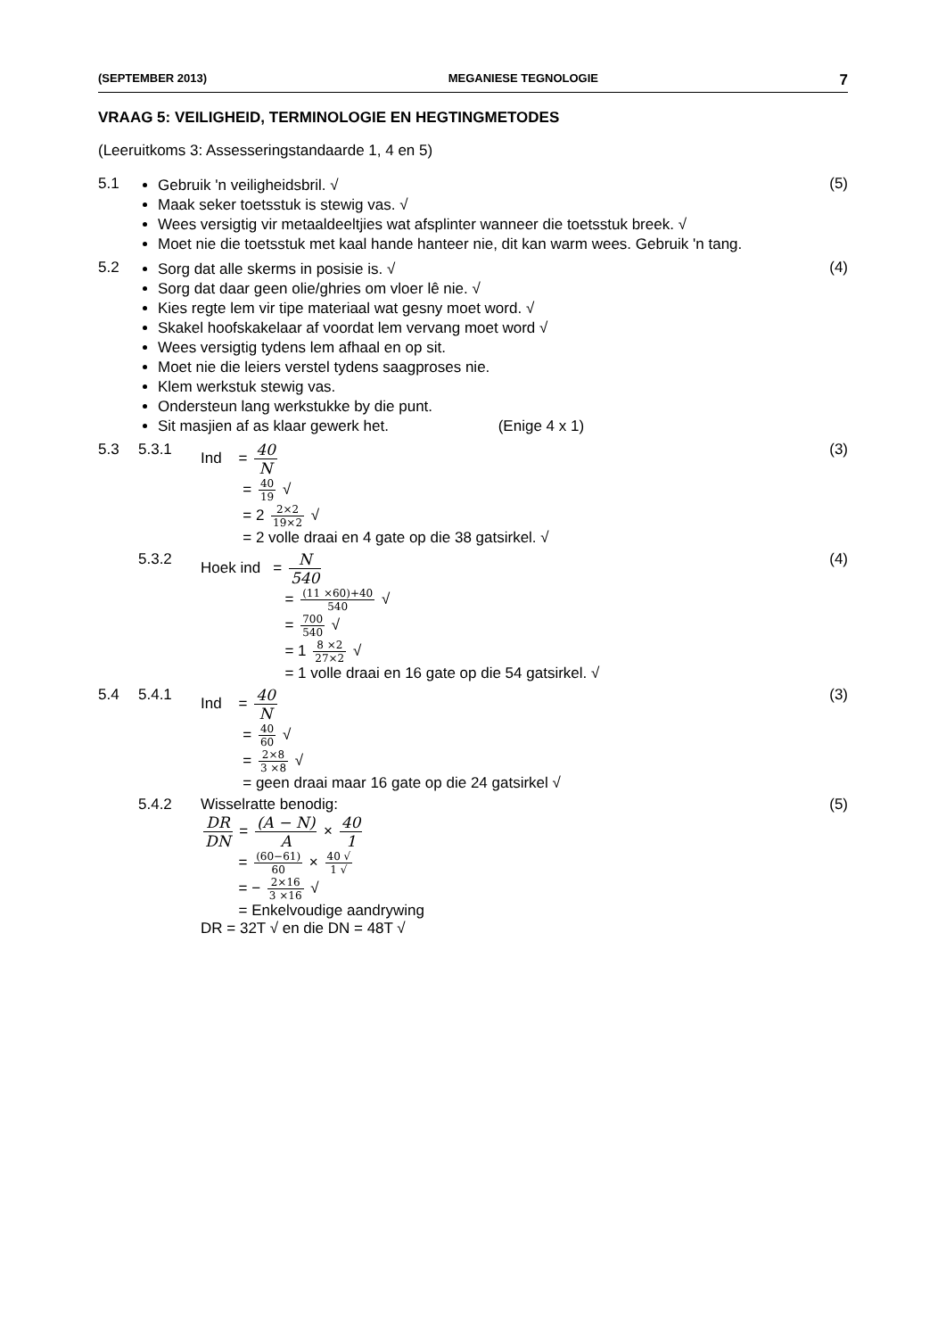(SEPTEMBER 2013) MEGANIESE TEGNOLOGIE 7
VRAAG 5: VEILIGHEID, TERMINOLOGIE EN HEGTINGMETODES
(Leeruitkoms 3: Assesseringstandaarde 1, 4 en 5)
5.1 Gebruik 'n veiligheidsbril. √
Maak seker toetsstuk is stewig vas. √
Wees versigtig vir metaaldeeltjies wat afsplinter wanneer die toetsstuk breek. √
Moet nie die toetsstuk met kaal hande hanteer nie, dit kan warm wees. Gebruik 'n tang.
(5)
5.2 Sorg dat alle skerms in posisie is. √
Sorg dat daar geen olie/ghries om vloer lê nie. √
Kies regte lem vir tipe materiaal wat gesny moet word. √
Skakel hoofskakelaar af voordat lem vervang moet word √
Wees versigtig tydens lem afhaal en op sit.
Moet nie die leiers verstel tydens saagproses nie.
Klem werkstuk stewig vas.
Ondersteun lang werkstukke by die punt.
Sit masjien af as klaar gewerk het. (Enige 4 x 1)
(4)
5.3 5.3.1 Ind = 40 N
= 40 19 √
= 2 2×2 19×2 √
= 2 volle draai en 4 gate op die 38 gatsirkel. √
(3)
5.3.2 Hoek ind = N 540
= (11 ×60)+40 540 √
= 700 540 √
= 1 8 ×2 27×2 √
= 1 volle draai en 16 gate op die 54 gatsirkel. √
(4)
5.4 5.4.1 Ind = 40 N
= 40 60 √
= 2×8 3 ×8 √
= geen draai maar 16 gate op die 24 gatsirkel √
(3)
5.4.2 Wisselratte benodig:
DR DN = (A − N) A × 40 1
= (60−61) 60 × 40 √ 1 √
= − 2×16 3 ×16 √
= Enkelvoudige aandrywing
DR = 32T √ en die DN = 48T √
(5)